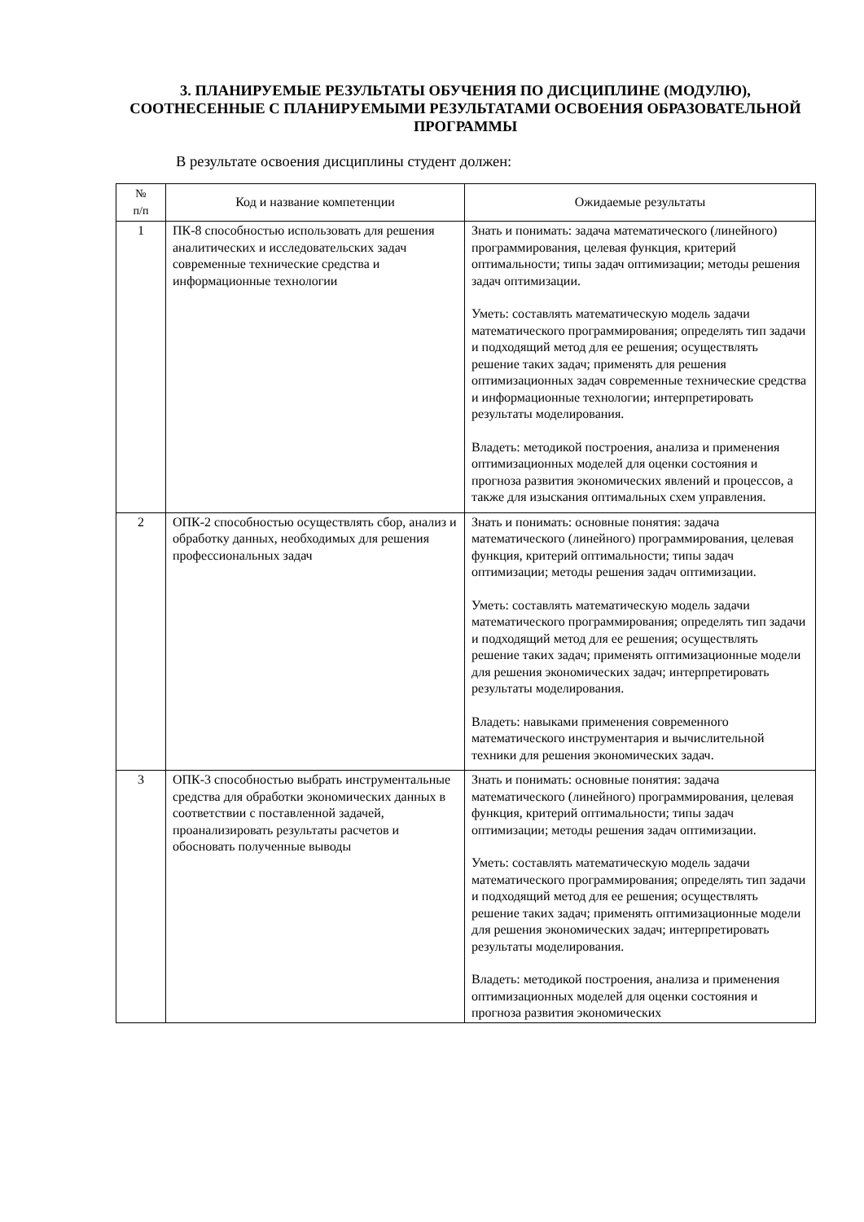3. ПЛАНИРУЕМЫЕ РЕЗУЛЬТАТЫ ОБУЧЕНИЯ ПО ДИСЦИПЛИНЕ (МОДУЛЮ), СООТНЕСЕННЫЕ С ПЛАНИРУЕМЫМИ РЕЗУЛЬТАТАМИ ОСВОЕНИЯ ОБРАЗОВАТЕЛЬНОЙ ПРОГРАММЫ
В результате освоения дисциплины студент должен:
| № п/п | Код и название компетенции | Ожидаемые результаты |
| --- | --- | --- |
| 1 | ПК-8 способностью использовать для решения аналитических и исследовательских задач современные технические средства и информационные технологии | Знать и понимать: задача математического (линейного) программирования, целевая функция, критерий оптимальности; типы задач оптимизации; методы решения задач оптимизации. Уметь: составлять математическую модель задачи математического программирования; определять тип задачи и подходящий метод для ее решения; осуществлять решение таких задач; применять для решения оптимизационных задач современные технические средства и информационные технологии; интерпретировать результаты моделирования. Владеть: методикой построения, анализа и применения оптимизационных моделей для оценки состояния и прогноза развития экономических явлений и процессов, а также для изыскания оптимальных схем управления. |
| 2 | ОПК-2 способностью осуществлять сбор, анализ и обработку данных, необходимых для решения профессиональных задач | Знать и понимать: основные понятия: задача математического (линейного) программирования, целевая функция, критерий оптимальности; типы задач оптимизации; методы решения задач оптимизации. Уметь: составлять математическую модель задачи математического программирования; определять тип задачи и подходящий метод для ее решения; осуществлять решение таких задач; применять оптимизационные модели для решения экономических задач; интерпретировать результаты моделирования. Владеть: навыками применения современного математического инструментария и вычислительной техники для решения экономических задач. |
| 3 | ОПК-3 способностью выбрать инструментальные средства для обработки экономических данных в соответствии с поставленной задачей, проанализировать результаты расчетов и обосновать полученные выводы | Знать и понимать: основные понятия: задача математического (линейного) программирования, целевая функция, критерий оптимальности; типы задач оптимизации; методы решения задач оптимизации. Уметь: составлять математическую модель задачи математического программирования; определять тип задачи и подходящий метод для ее решения; осуществлять решение таких задач; применять оптимизационные модели для решения экономических задач; интерпретировать результаты моделирования. Владеть: методикой построения, анализа и применения оптимизационных моделей для оценки состояния и прогноза развития экономических |